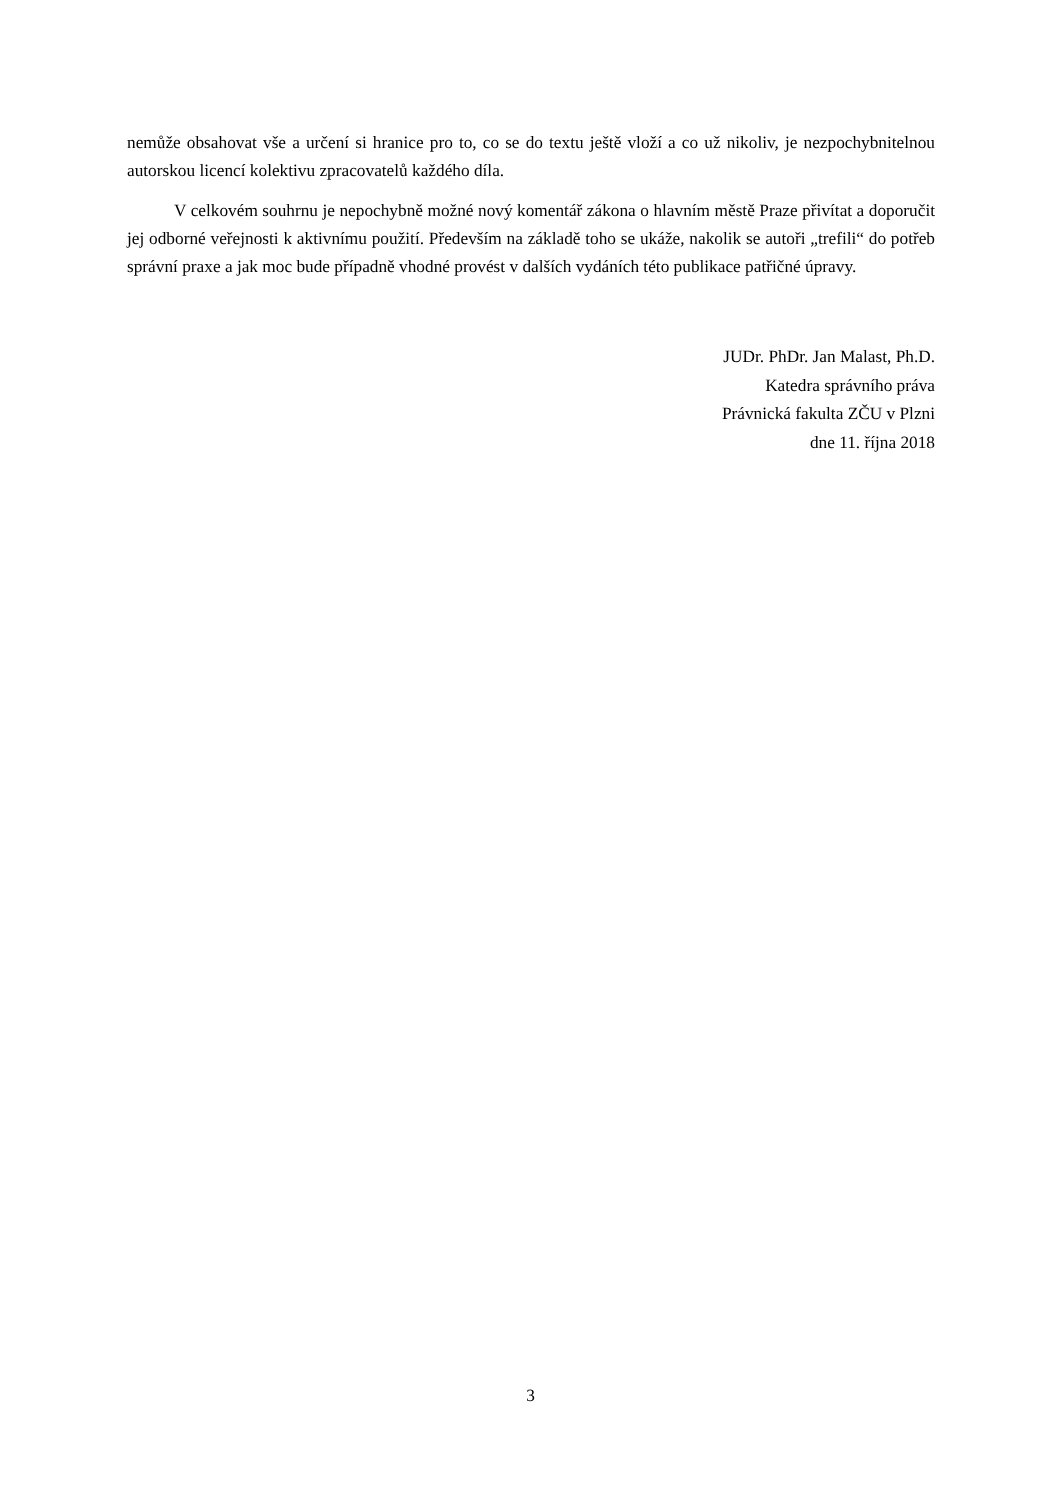nemůže obsahovat vše a určení si hranice pro to, co se do textu ještě vloží a co už nikoliv, je nezpochybnitelnou autorskou licencí kolektivu zpracovatelů každého díla.
V celkovém souhrnu je nepochybně možné nový komentář zákona o hlavním městě Praze přivítat a doporučit jej odborné veřejnosti k aktivnímu použití. Především na základě toho se ukáže, nakolik se autoři „trefili“ do potřeb správní praxe a jak moc bude případně vhodné provést v dalších vydáních této publikace patřičné úpravy.
JUDr. PhDr. Jan Malast, Ph.D.
Katedra správního práva
Právnická fakulta ZČU v Plzni
dne 11. října 2018
3